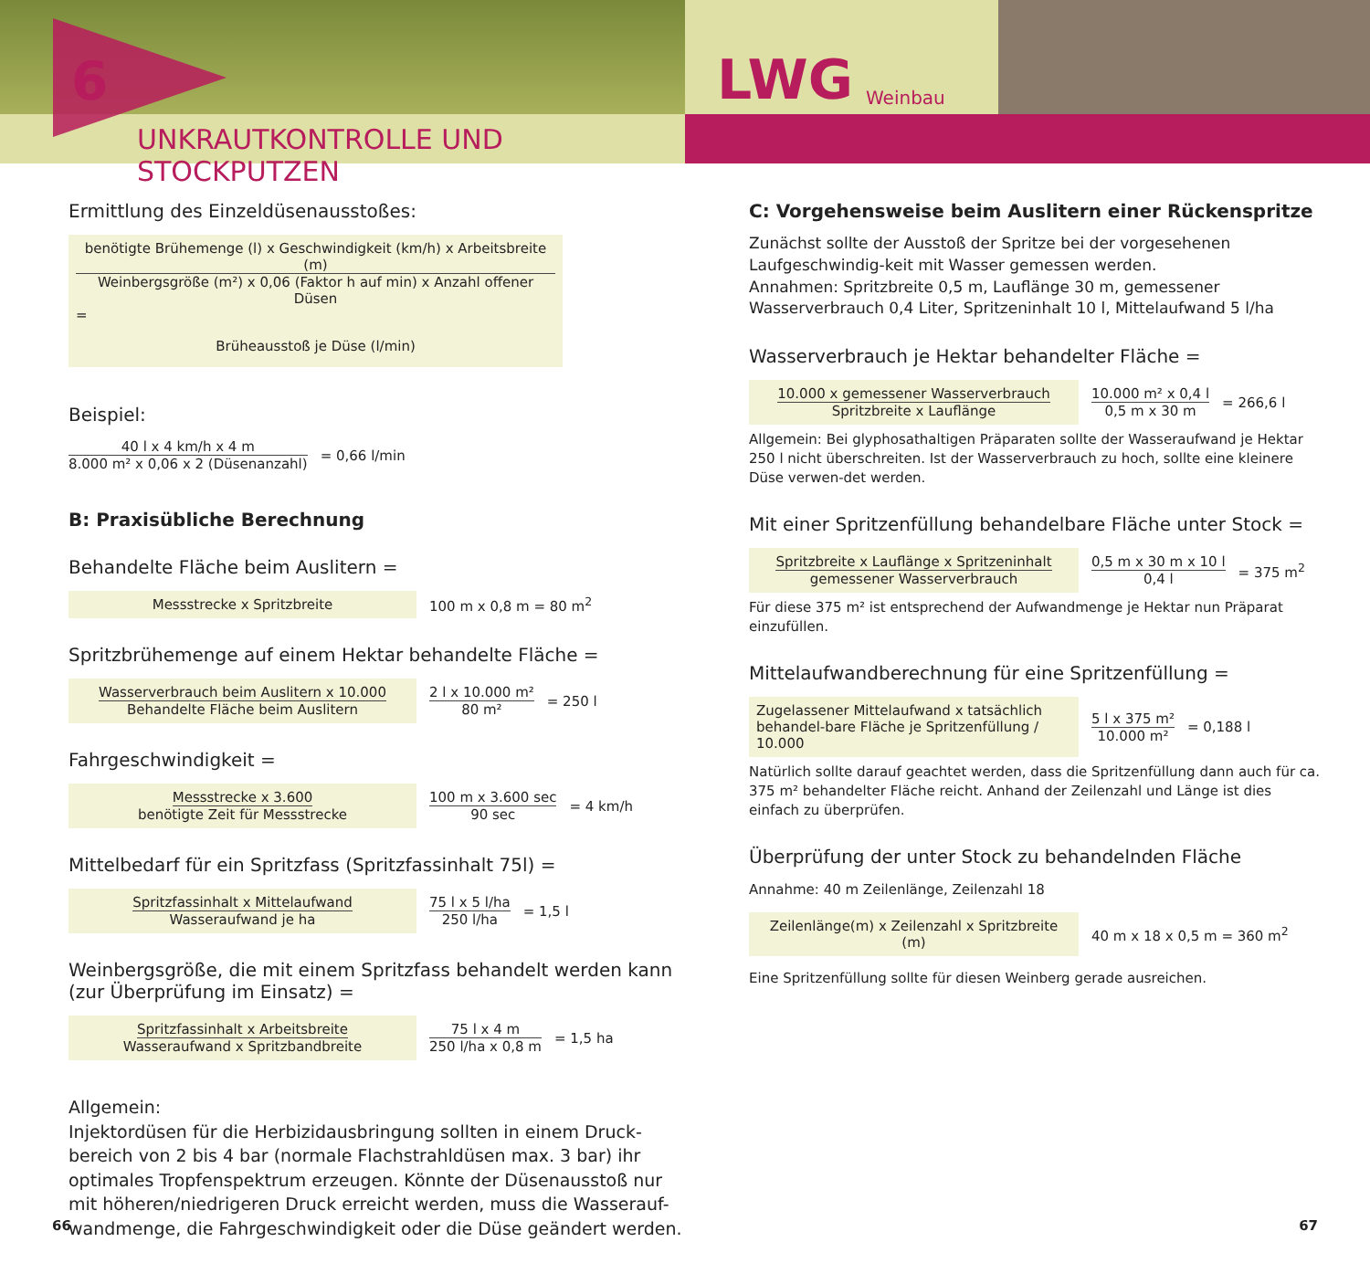6
UNKRAUTKONTROLLE UND STOCKPUTZEN
LWG Weinbau
Ermittlung des Einzeldüsenausstoßes:
benötigte Brühemenge (l) x Geschwindigkeit (km/h) x Arbeitsbreite (m)
Weinbergsgröße (m²) x 0,06 (Faktor h auf min) x Anzahl offener Düsen
=
Brüheausstoß je Düse (l/min)
Beispiel:
40 l x 4 km/h x 4 m
8.000 m² x 0,06 x 2 (Düsenanzahl)
= 0,66 l/min
B: Praxisübliche Berechnung
Behandelte Fläche beim Auslitern =
Messstrecke x Spritzbreite
100 m x 0,8 m = 80 m<sup>2</sup>
Spritzbrühemenge auf einem Hektar behandelte Fläche =
Wasserverbrauch beim Auslitern x 10.000
Behandelte Fläche beim Auslitern
2 l x 10.000 m²
80 m²
= 250 l
Fahrgeschwindigkeit =
Messstrecke x 3.600
benötigte Zeit für Messstrecke
100 m x 3.600 sec
90 sec
= 4 km/h
Mittelbedarf für ein Spritzfass (Spritzfassinhalt 75l) =
Spritzfassinhalt x Mittelaufwand
Wasseraufwand je ha
75 l x 5 l/ha
250 l/ha
= 1,5 l
Weinbergsgröße, die mit einem Spritzfass behandelt werden kann
(zur Überprüfung im Einsatz) =
Spritzfassinhalt x Arbeitsbreite
Wasseraufwand x Spritzbandbreite
75 l x 4 m
250 l/ha x 0,8 m
= 1,5 ha
Allgemein:
Injektordüsen für die Herbizidausbringung sollten in einem Druck-bereich von 2 bis 4 bar (normale Flachstrahldüsen max. 3 bar) ihr optimales Tropfenspektrum erzeugen. Könnte der Düsenausstoß nur mit höheren/niedrigeren Druck erreicht werden, muss die Wasserauf-wandmenge, die Fahrgeschwindigkeit oder die Düse geändert werden.
C: Vorgehensweise beim Auslitern einer Rückenspritze
Zunächst sollte der Ausstoß der Spritze bei der vorgesehenen Laufgeschwindig-keit mit Wasser gemessen werden.
Annahmen: Spritzbreite 0,5 m, Lauflänge 30 m, gemessener Wasserverbrauch 0,4 Liter, Spritzeninhalt 10 l, Mittelaufwand 5 l/ha
Wasserverbrauch je Hektar behandelter Fläche =
10.000 x gemessener Wasserverbrauch
Spritzbreite x Lauflänge
10.000 m² x 0,4 l
0,5 m x 30 m
= 266,6 l
Allgemein: Bei glyphosathaltigen Präparaten sollte der Wasseraufwand je Hektar 250 l nicht überschreiten. Ist der Wasserverbrauch zu hoch, sollte eine kleinere Düse verwen-det werden.
Mit einer Spritzenfüllung behandelbare Fläche unter Stock =
Spritzbreite x Lauflänge x Spritzeninhalt
gemessener Wasserverbrauch
0,5 m x 30 m x 10 l
0,4 l
= 375 m<sup>2</sup>
Für diese 375 m² ist entsprechend der Aufwandmenge je Hektar nun Präparat einzufüllen.
Mittelaufwandberechnung für eine Spritzenfüllung =
Zugelassener Mittelaufwand x tatsächlich behandel-bare Fläche je Spritzenfüllung / 10.000
5 l x 375 m²
10.000 m²
= 0,188 l
Natürlich sollte darauf geachtet werden, dass die Spritzenfüllung dann auch für ca. 375 m² behandelter Fläche reicht. Anhand der Zeilenzahl und Länge ist dies einfach zu überprüfen.
Überprüfung der unter Stock zu behandelnden Fläche
Annahme: 40 m Zeilenlänge, Zeilenzahl 18
Zeilenlänge(m) x Zeilenzahl x Spritzbreite (m)
40 m x 18 x 0,5 m = 360 m<sup>2</sup>
Eine Spritzenfüllung sollte für diesen Weinberg gerade ausreichen.
66 67